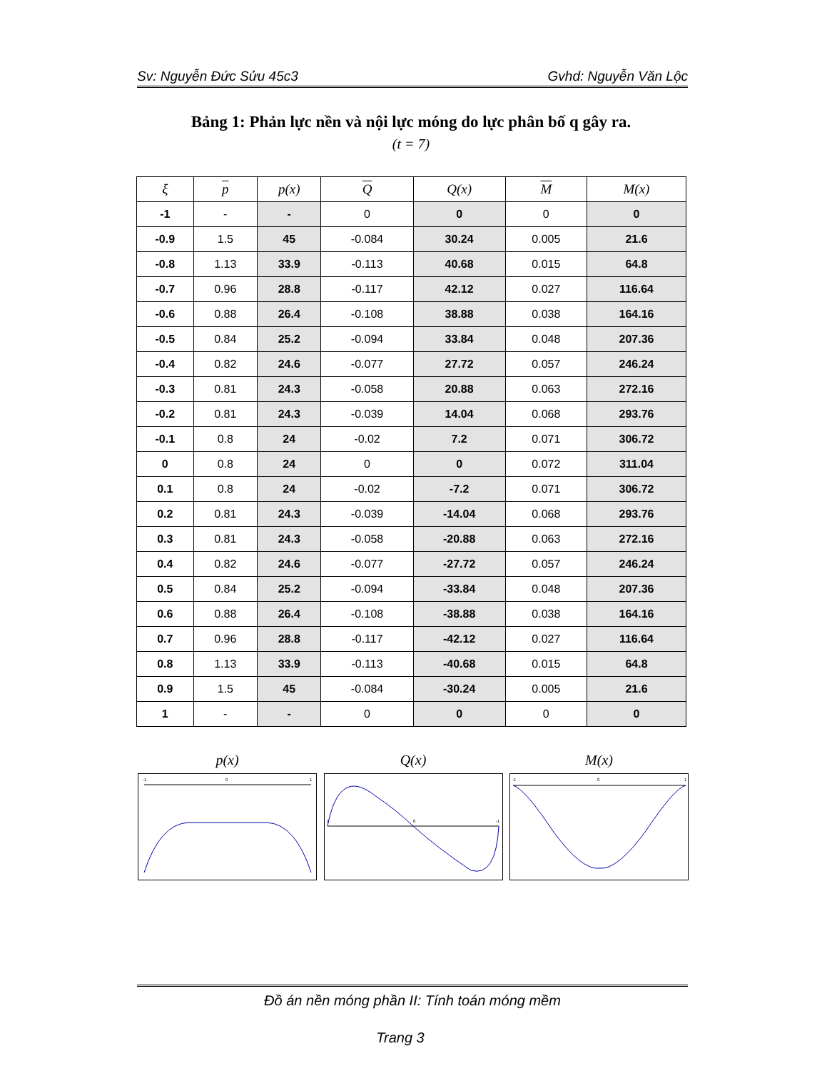Sv: Nguyễn Đức Sửu 45c3 Gvhd: Nguyễn Văn Lộc
Bảng 1: Phản lực nền và nội lực móng do lực phân bố q gây ra.
(t = 7)
| ξ | p | p(x) | Q | Q(x) | M | M(x) |
| --- | --- | --- | --- | --- | --- | --- |
| -1 | - | - | 0 | 0 | 0 | 0 |
| -0.9 | 1.5 | 45 | -0.084 | 30.24 | 0.005 | 21.6 |
| -0.8 | 1.13 | 33.9 | -0.113 | 40.68 | 0.015 | 64.8 |
| -0.7 | 0.96 | 28.8 | -0.117 | 42.12 | 0.027 | 116.64 |
| -0.6 | 0.88 | 26.4 | -0.108 | 38.88 | 0.038 | 164.16 |
| -0.5 | 0.84 | 25.2 | -0.094 | 33.84 | 0.048 | 207.36 |
| -0.4 | 0.82 | 24.6 | -0.077 | 27.72 | 0.057 | 246.24 |
| -0.3 | 0.81 | 24.3 | -0.058 | 20.88 | 0.063 | 272.16 |
| -0.2 | 0.81 | 24.3 | -0.039 | 14.04 | 0.068 | 293.76 |
| -0.1 | 0.8 | 24 | -0.02 | 7.2 | 0.071 | 306.72 |
| 0 | 0.8 | 24 | 0 | 0 | 0.072 | 311.04 |
| 0.1 | 0.8 | 24 | -0.02 | -7.2 | 0.071 | 306.72 |
| 0.2 | 0.81 | 24.3 | -0.039 | -14.04 | 0.068 | 293.76 |
| 0.3 | 0.81 | 24.3 | -0.058 | -20.88 | 0.063 | 272.16 |
| 0.4 | 0.82 | 24.6 | -0.077 | -27.72 | 0.057 | 246.24 |
| 0.5 | 0.84 | 25.2 | -0.094 | -33.84 | 0.048 | 207.36 |
| 0.6 | 0.88 | 26.4 | -0.108 | -38.88 | 0.038 | 164.16 |
| 0.7 | 0.96 | 28.8 | -0.117 | -42.12 | 0.027 | 116.64 |
| 0.8 | 1.13 | 33.9 | -0.113 | -40.68 | 0.015 | 64.8 |
| 0.9 | 1.5 | 45 | -0.084 | -30.24 | 0.005 | 21.6 |
| 1 | - | - | 0 | 0 | 0 | 0 |
p(x)
-1
0
1
Q(x)
1
0
-1
M(x)
-1
0
1
Đồ án nền móng phần II: Tính toán móng mềm
Trang 3